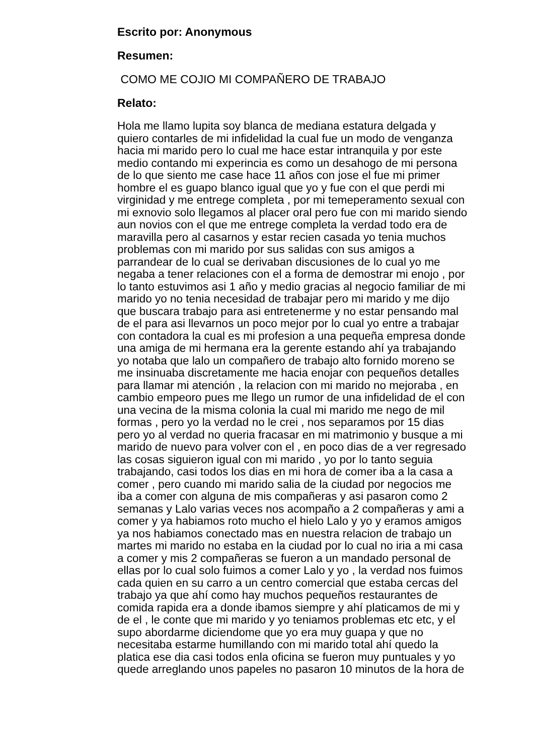Escrito por: Anonymous
Resumen:
COMO ME COJIO MI COMPAÑERO DE TRABAJO
Relato:
Hola me llamo lupita soy blanca de mediana estatura delgada y quiero contarles de mi infidelidad la cual fue un modo de venganza hacia mi marido pero lo cual me hace estar intranquila y por este medio contando mi experincia es como un desahogo de mi persona de lo que siento me case hace 11 años con jose el fue mi primer hombre el es guapo blanco igual que yo y fue con el que perdi mi virginidad y me entrege completa , por mi temeperamento sexual con mi exnovio solo llegamos al placer oral pero fue con mi marido siendo aun novios con el que me entrege completa la verdad todo era de maravilla pero al casarnos y estar recien casada yo tenia muchos problemas con mi marido por sus salidas con sus amigos a parrandear de lo cual se derivaban discusiones de lo cual yo me negaba a tener relaciones con el a forma de demostrar mi enojo , por lo tanto estuvimos asi 1 año y medio gracias al negocio familiar de mi marido yo no tenia necesidad de trabajar pero mi marido y me dijo que buscara trabajo para asi entretenerme y no estar pensando mal de el para asi llevarnos un poco mejor por lo cual yo entre a trabajar con contadora la cual es mi profesion a una pequeña empresa donde una amiga de mi hermana era la gerente estando ahí ya trabajando yo notaba que lalo un compañero de trabajo alto fornido moreno se me insinuaba discretamente me hacia enojar con pequeños detalles para llamar mi atención , la relacion con mi marido no mejoraba , en cambio empeoro pues me llego un rumor de una infidelidad de el con una vecina de la misma colonia la cual mi marido me nego de mil formas , pero yo la verdad no le crei , nos separamos por 15 dias pero yo al verdad no queria fracasar en mi matrimonio y busque a mi marido de nuevo para volver con el , en poco dias de a ver regresado las cosas siguieron igual con mi marido , yo por lo tanto seguia trabajando, casi todos los dias en mi hora de comer iba a la casa a comer , pero cuando mi marido salia de la ciudad por negocios me iba a comer con alguna de mis compañeras y asi pasaron como 2 semanas y Lalo varias veces nos acompaño a 2 compañeras y ami a comer y ya habiamos roto mucho el hielo Lalo y yo y eramos amigos ya nos habiamos conectado mas en nuestra relacion de trabajo un martes mi marido no estaba en la ciudad por lo cual no iria a mi casa a comer y mis 2 compañeras se fueron a un mandado personal de ellas por lo cual solo fuimos a comer Lalo y yo , la verdad nos fuimos cada quien en su carro a un centro comercial que estaba cercas del trabajo ya que ahí como hay muchos pequeños restaurantes de comida rapida era a donde ibamos siempre y ahí platicamos de mi y de el , le conte que mi marido y yo teniamos problemas etc etc, y el supo abordarme diciendome que yo era muy guapa y que no necesitaba estarme humillando con mi marido total ahí quedo la platica ese dia casi todos enla oficina se fueron muy puntuales y yo quede arreglando unos papeles no pasaron 10 minutos de la hora de